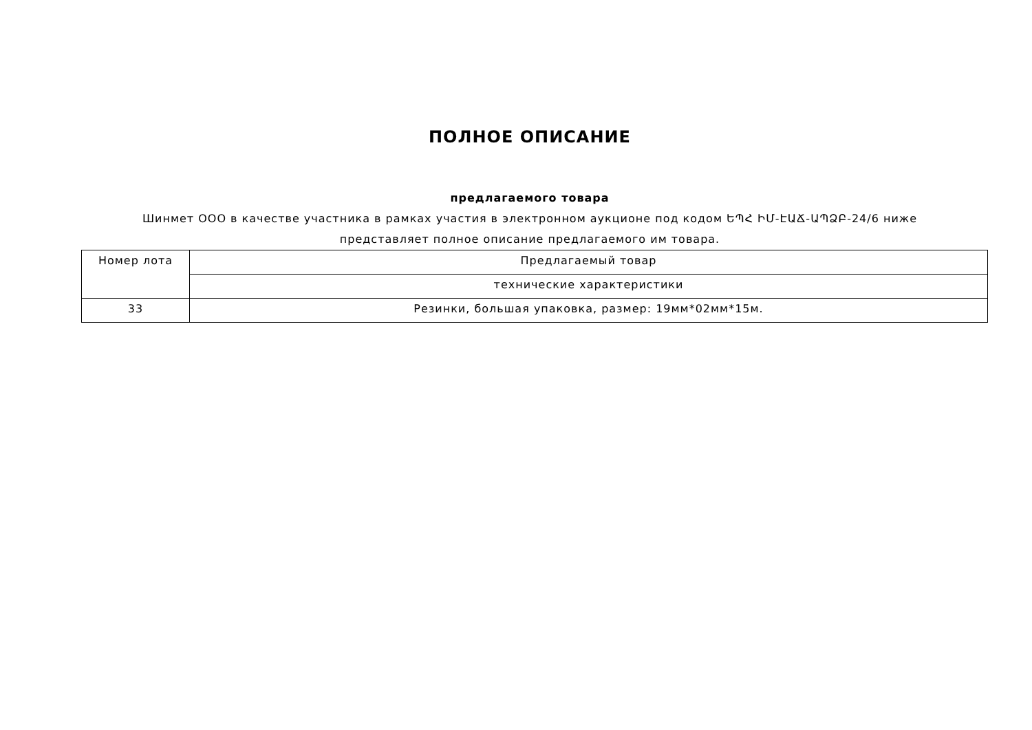ПОЛНОЕ ОПИСАНИЕ
предлагаемого товара
Шинмет ООО в качестве участника в рамках участия в электронном аукционе под кодом ԵՊՀ ԻՄ-ԷԱՃ-ԱՊՁԲ-24/6 ниже представляет полное описание предлагаемого им товара.
| Номер лота | Предлагаемый товар |
| --- | --- |
| | технические характеристики |
| 33 | Резинки, большая упаковка, размер: 19мм*02мм*15м. |